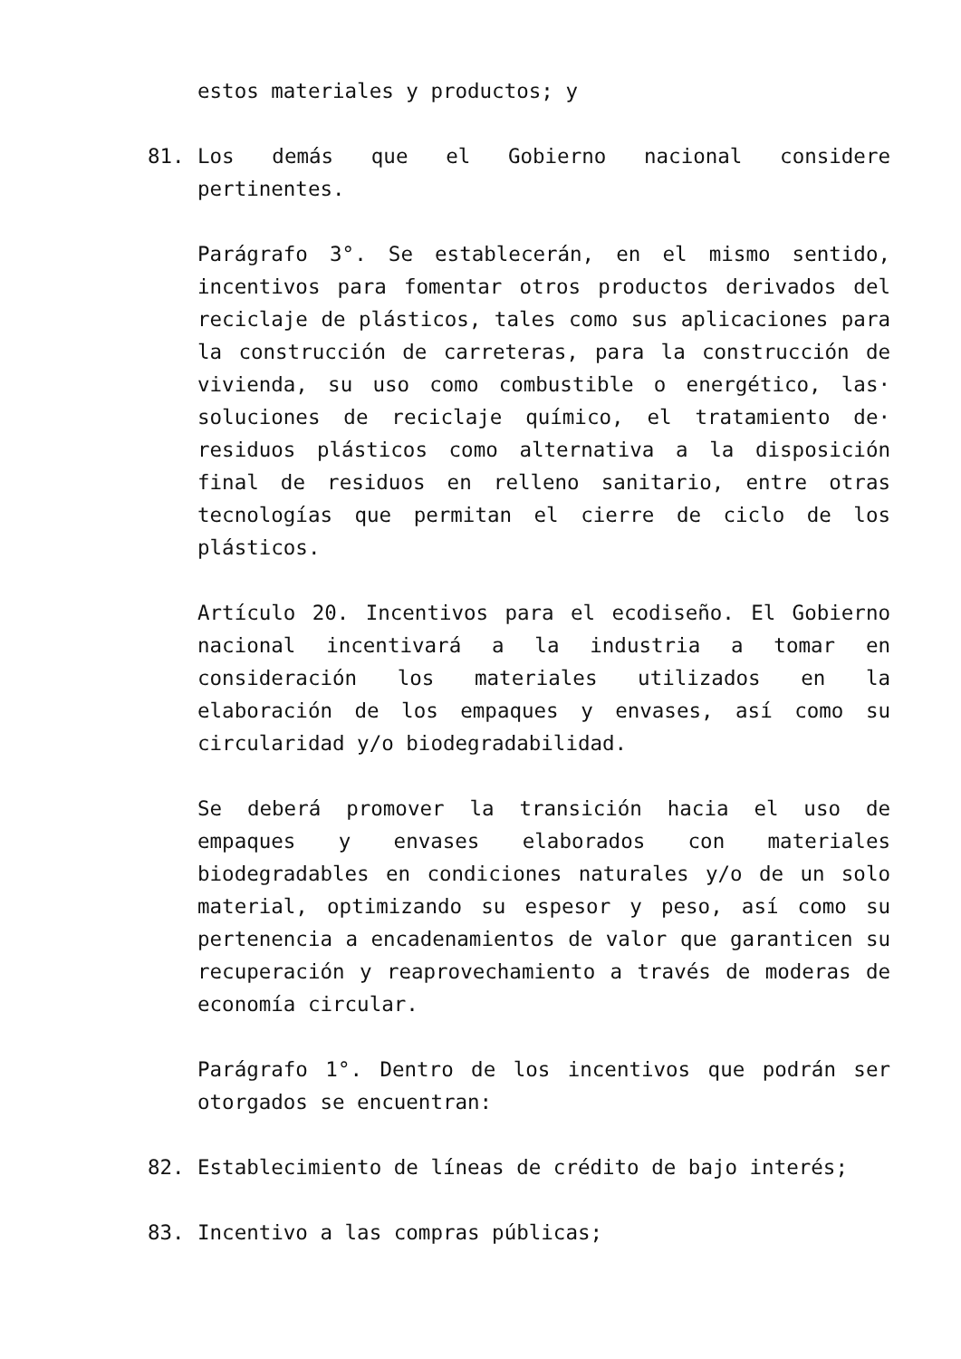estos materiales y productos; y
81. Los demás que el Gobierno nacional considere pertinentes.
Parágrafo 3°. Se establecerán, en el mismo sentido, incentivos para fomentar otros productos derivados del reciclaje de plásticos, tales como sus aplicaciones para la construcción de carreteras, para la construcción de vivienda, su uso como combustible o energético, las· soluciones de reciclaje químico, el tratamiento de· residuos plásticos como alternativa a la disposición final de residuos en relleno sanitario, entre otras tecnologías que permitan el cierre de ciclo de los plásticos.
Artículo 20. Incentivos para el ecodiseño. El Gobierno nacional incentivará a la industria a tomar en consideración los materiales utilizados en la elaboración de los empaques y envases, así como su circularidad y/o biodegradabilidad.
Se deberá promover la transición hacia el uso de empaques y envases elaborados con materiales biodegradables en condiciones naturales y/o de un solo material, optimizando su espesor y peso, así como su pertenencia a encadenamientos de valor que garanticen su recuperación y reaprovechamiento a través de moderas de economía circular.
Parágrafo 1°. Dentro de los incentivos que podrán ser otorgados se encuentran:
82. Establecimiento de líneas de crédito de bajo interés;
83. Incentivo a las compras públicas;